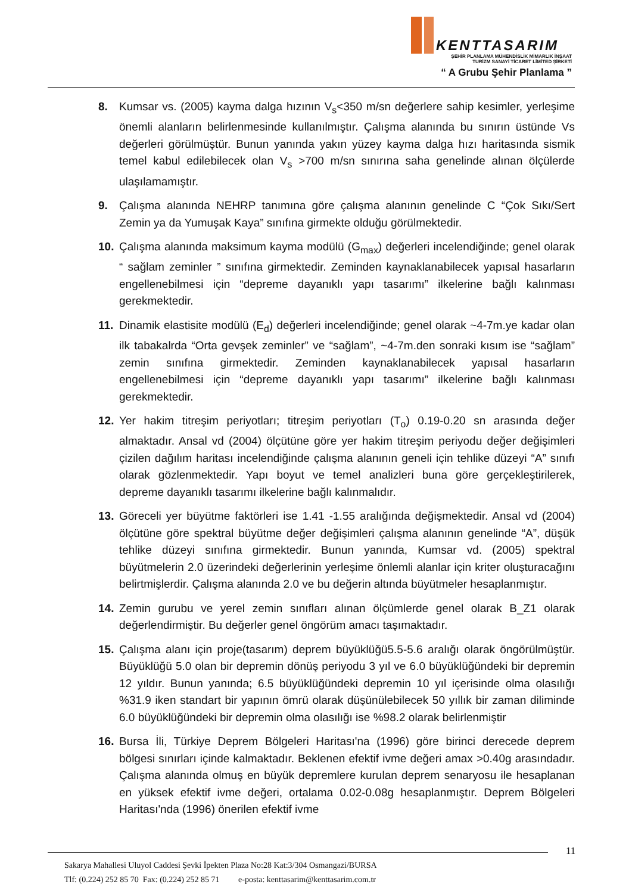KENTTASARIM
ŞEHİR PLANLAMA MÜHENDİSLİK MİMARLIK İNŞAAT
TURİZM SANAYİ TİCARET LİMİTED ŞİRKETİ
“ A Grubu Şehir Planlama ”
8. Kumsar vs. (2005) kayma dalga hızının V<sub>s</sub><350 m/sn değerlere sahip kesimler, yerleşime önemli alanların belirlenmesinde kullanılmıştır. Çalışma alanında bu sınırın üstünde Vs değerleri görülmüştür. Bunun yanında yakın yüzey kayma dalga hızı haritasında sismik temel kabul edilebilecek olan V<sub>s</sub> >700 m/sn sınırına saha genelinde alınan ölçülerde ulaşılamamıştır.
9. Çalışma alanında NEHRP tanımına göre çalışma alanının genelinde C “Çok Sıkı/Sert Zemin ya da Yumuşak Kaya” sınıfına girmekte olduğu görülmektedir.
10. Çalışma alanında maksimum kayma modülü (G<sub>max</sub>) değerleri incelendiğinde; genel olarak “ sağlam zeminler ” sınıfına girmektedir. Zeminden kaynaklanabilecek yapısal hasarların engellenebilmesi için “depreme dayanıklı yapı tasarımı” ilkelerine bağlı kalınması gerekmektedir.
11. Dinamik elastisite modülü (E<sub>d</sub>) değerleri incelendiğinde; genel olarak ~4-7m.ye kadar olan ilk tabakalrda “Orta gevşek zeminler” ve “sağlam”, ~4-7m.den sonraki kısım ise “sağlam” zemin sınıfına girmektedir. Zeminden kaynaklanabilecek yapısal hasarların engellenebilmesi için “depreme dayanıklı yapı tasarımı” ilkelerine bağlı kalınması gerekmektedir.
12. Yer hakim titreşim periyotları; titreşim periyotları (T<sub>o</sub>) 0.19-0.20 sn arasında değer almaktadır. Ansal vd (2004) ölçütüne göre yer hakim titreşim periyodu değer değişimleri çizilen dağılım haritası incelendiğinde çalışma alanının geneli için tehlike düzeyi “A” sınıfı olarak gözlenmektedir. Yapı boyut ve temel analizleri buna göre gerçekleştirilerek, depreme dayanıklı tasarımı ilkelerine bağlı kalınmalıdır.
13. Göreceli yer büyütme faktörleri ise 1.41 -1.55 aralığında değişmektedir. Ansal vd (2004) ölçütüne göre spektral büyütme değer değişimleri çalışma alanının genelinde “A”, düşük tehlike düzeyi sınıfına girmektedir. Bunun yanında, Kumsar vd. (2005) spektral büyütmelerin 2.0 üzerindeki değerlerinin yerleşime önlemli alanlar için kriter oluşturacağını belirtmişlerdir. Çalışma alanında 2.0 ve bu değerin altında büyütmeler hesaplanmıştır.
14. Zemin gurubu ve yerel zemin sınıfları alınan ölçümlerde genel olarak B_Z1 olarak değerlendirmiştir. Bu değerler genel öngörüm amacı taşımaktadır.
15. Çalışma alanı için proje(tasarım) deprem büyüklüğü5.5-5.6 aralığı olarak öngörülmüştür. Büyüklüğü 5.0 olan bir depremin dönüş periyodu 3 yıl ve 6.0 büyüklüğündeki bir depremin 12 yıldır. Bunun yanında; 6.5 büyüklüğündeki depremin 10 yıl içerisinde olma olasılığı %31.9 iken standart bir yapının ömrü olarak düşünülebilecek 50 yıllık bir zaman diliminde 6.0 büyüklüğündeki bir depremin olma olasılığı ise %98.2 olarak belirlenmiştir
16. Bursa İli, Türkiye Deprem Bölgeleri Haritası'na (1996) göre birinci derecede deprem bölgesi sınırları içinde kalmaktadır. Beklenen efektif ivme değeri amax >0.40g arasındadır. Çalışma alanında olmuş en büyük depremlere kurulan deprem senaryosu ile hesaplanan en yüksek efektif ivme değeri, ortalama 0.02-0.08g hesaplanmıştır. Deprem Bölgeleri Haritası'nda (1996) önerilen efektif ivme
11
Sakarya Mahallesi Uluyol Caddesi Şevki İpekten Plaza No:28 Kat:3/304 Osmangazi/BURSA
Tlf: (0.224) 252 85 70 Fax: (0.224) 252 85 71 e-posta: kenttasarim@kenttasarim.com.tr